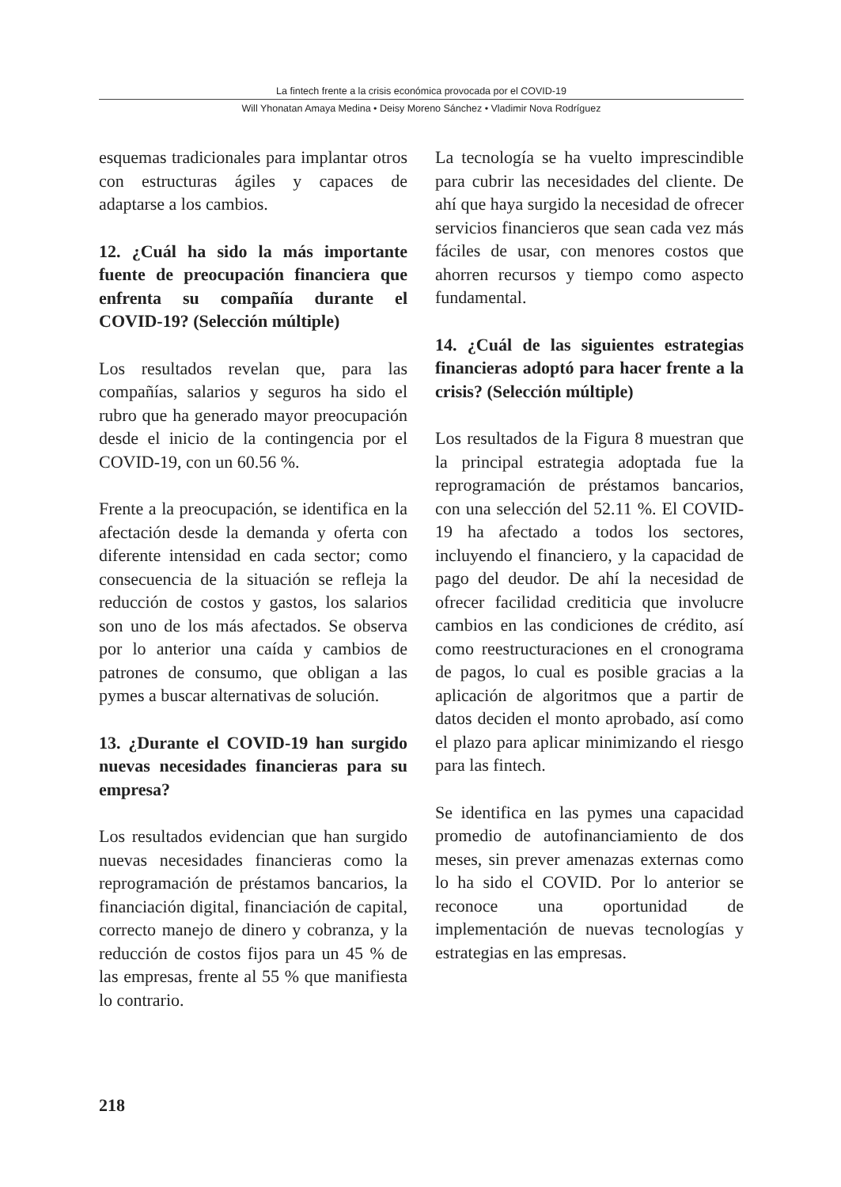La fintech frente a la crisis económica provocada por el COVID-19
Will Yhonatan Amaya Medina • Deisy Moreno Sánchez • Vladimir Nova Rodríguez
esquemas tradicionales para implantar otros con estructuras ágiles y capaces de adaptarse a los cambios.
12. ¿Cuál ha sido la más importante fuente de preocupación financiera que enfrenta su compañía durante el COVID-19? (Selección múltiple)
Los resultados revelan que, para las compañías, salarios y seguros ha sido el rubro que ha generado mayor preocupación desde el inicio de la contingencia por el COVID-19, con un 60.56 %.
Frente a la preocupación, se identifica en la afectación desde la demanda y oferta con diferente intensidad en cada sector; como consecuencia de la situación se refleja la reducción de costos y gastos, los salarios son uno de los más afectados. Se observa por lo anterior una caída y cambios de patrones de consumo, que obligan a las pymes a buscar alternativas de solución.
13. ¿Durante el COVID-19 han surgido nuevas necesidades financieras para su empresa?
Los resultados evidencian que han surgido nuevas necesidades financieras como la reprogramación de préstamos bancarios, la financiación digital, financiación de capital, correcto manejo de dinero y cobranza, y la reducción de costos fijos para un 45 % de las empresas, frente al 55 % que manifiesta lo contrario.
La tecnología se ha vuelto imprescindible para cubrir las necesidades del cliente. De ahí que haya surgido la necesidad de ofrecer servicios financieros que sean cada vez más fáciles de usar, con menores costos que ahorren recursos y tiempo como aspecto fundamental.
14. ¿Cuál de las siguientes estrategias financieras adoptó para hacer frente a la crisis? (Selección múltiple)
Los resultados de la Figura 8 muestran que la principal estrategia adoptada fue la reprogramación de préstamos bancarios, con una selección del 52.11 %. El COVID-19 ha afectado a todos los sectores, incluyendo el financiero, y la capacidad de pago del deudor. De ahí la necesidad de ofrecer facilidad crediticia que involucre cambios en las condiciones de crédito, así como reestructuraciones en el cronograma de pagos, lo cual es posible gracias a la aplicación de algoritmos que a partir de datos deciden el monto aprobado, así como el plazo para aplicar minimizando el riesgo para las fintech.
Se identifica en las pymes una capacidad promedio de autofinanciamiento de dos meses, sin prever amenazas externas como lo ha sido el COVID. Por lo anterior se reconoce una oportunidad de implementación de nuevas tecnologías y estrategias en las empresas.
218